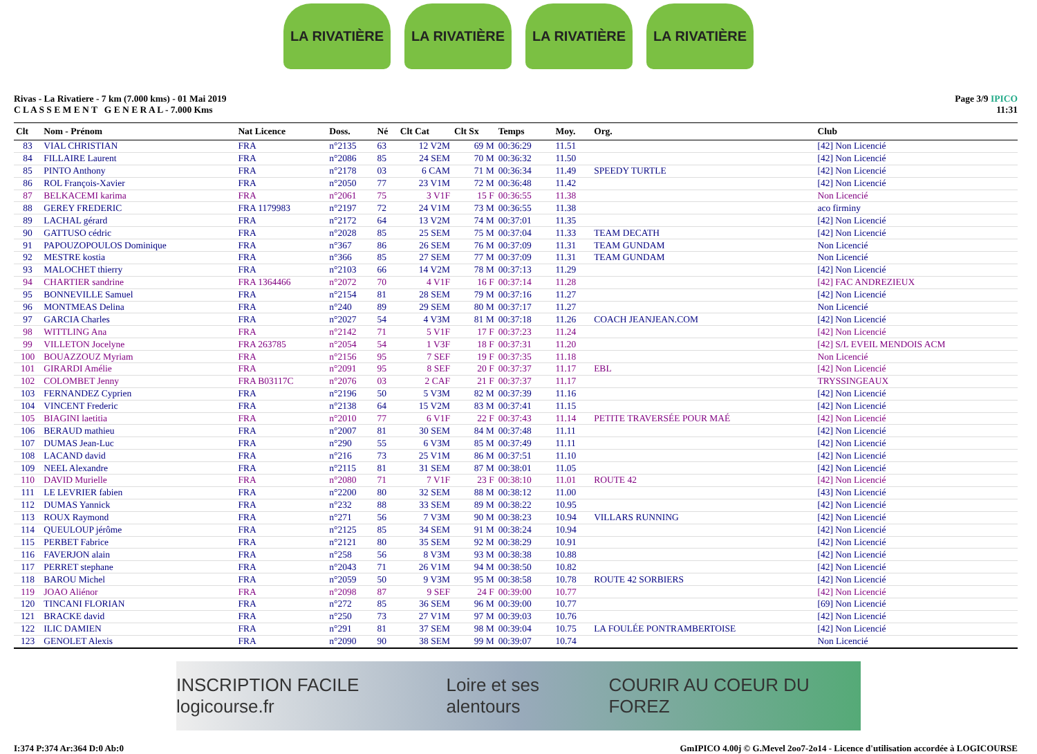LA RIVATIÈRE LA RIVATIÈRE LA RIVATIÈRE LA RIVATIÈRE
Rivas - La Rivatiere - 7 km (7.000 kms) - 01 Mai 2019
C L A S S E M E N T G E N E R A L - 7.000 Kms
Page 3/9 IPICO
11:31
| Clt | Nom - Prénom | Nat Licence | Doss. | Né | Clt Cat | Clt Sx | Temps | Moy. | Org. | Club |
| --- | --- | --- | --- | --- | --- | --- | --- | --- | --- | --- |
| 83 | VIAL CHRISTIAN | FRA | n°2135 | 63 | 12 V2M | 69 M | 00:36:29 | 11.51 | | [42] Non Licencié |
| 84 | FILLAIRE Laurent | FRA | n°2086 | 85 | 24 SEM | 70 M | 00:36:32 | 11.50 | | [42] Non Licencié |
| 85 | PINTO Anthony | FRA | n°2178 | 03 | 6 CAM | 71 M | 00:36:34 | 11.49 | SPEEDY TURTLE | [42] Non Licencié |
| 86 | ROL François-Xavier | FRA | n°2050 | 77 | 23 V1M | 72 M | 00:36:48 | 11.42 | | [42] Non Licencié |
| 87 | BELKACEMI karima | FRA | n°2061 | 75 | 3 V1F | 15 F | 00:36:55 | 11.38 | | Non Licencié |
| 88 | GEREY FREDERIC | FRA 1179983 | n°2197 | 72 | 24 V1M | 73 M | 00:36:55 | 11.38 | | aco firminy |
| 89 | LACHAL gérard | FRA | n°2172 | 64 | 13 V2M | 74 M | 00:37:01 | 11.35 | | [42] Non Licencié |
| 90 | GATTUSO cédric | FRA | n°2028 | 85 | 25 SEM | 75 M | 00:37:04 | 11.33 | TEAM DECATH | [42] Non Licencié |
| 91 | PAPOUZOPOULOS Dominique | FRA | n°367 | 86 | 26 SEM | 76 M | 00:37:09 | 11.31 | TEAM GUNDAM | Non Licencié |
| 92 | MESTRE kostia | FRA | n°366 | 85 | 27 SEM | 77 M | 00:37:09 | 11.31 | TEAM GUNDAM | Non Licencié |
| 93 | MALOCHET thierry | FRA | n°2103 | 66 | 14 V2M | 78 M | 00:37:13 | 11.29 | | [42] Non Licencié |
| 94 | CHARTIER sandrine | FRA 1364466 | n°2072 | 70 | 4 V1F | 16 F | 00:37:14 | 11.28 | | [42] FAC ANDREZIEUX |
| 95 | BONNEVILLE Samuel | FRA | n°2154 | 81 | 28 SEM | 79 M | 00:37:16 | 11.27 | | [42] Non Licencié |
| 96 | MONTMEAS Delina | FRA | n°240 | 89 | 29 SEM | 80 M | 00:37:17 | 11.27 | | Non Licencié |
| 97 | GARCIA Charles | FRA | n°2027 | 54 | 4 V3M | 81 M | 00:37:18 | 11.26 | COACH JEANJEAN.COM | [42] Non Licencié |
| 98 | WITTLING Ana | FRA | n°2142 | 71 | 5 V1F | 17 F | 00:37:23 | 11.24 | | [42] Non Licencié |
| 99 | VILLETON Jocelyne | FRA 263785 | n°2054 | 54 | 1 V3F | 18 F | 00:37:31 | 11.20 | | [42] S/L EVEIL MENDOIS ACM |
| 100 | BOUAZZOUZ Myriam | FRA | n°2156 | 95 | 7 SEF | 19 F | 00:37:35 | 11.18 | | Non Licencié |
| 101 | GIRARDI Amélie | FRA | n°2091 | 95 | 8 SEF | 20 F | 00:37:37 | 11.17 | EBL | [42] Non Licencié |
| 102 | COLOMBET Jenny | FRA B03117C | n°2076 | 03 | 2 CAF | 21 F | 00:37:37 | 11.17 | | TRYSSINGEAUX |
| 103 | FERNANDEZ Cyprien | FRA | n°2196 | 50 | 5 V3M | 82 M | 00:37:39 | 11.16 | | [42] Non Licencié |
| 104 | VINCENT Frederic | FRA | n°2138 | 64 | 15 V2M | 83 M | 00:37:41 | 11.15 | | [42] Non Licencié |
| 105 | BIAGINI laetitia | FRA | n°2010 | 77 | 6 V1F | 22 F | 00:37:43 | 11.14 | PETITE TRAVERSÉE POUR MAÉ | [42] Non Licencié |
| 106 | BERAUD mathieu | FRA | n°2007 | 81 | 30 SEM | 84 M | 00:37:48 | 11.11 | | [42] Non Licencié |
| 107 | DUMAS Jean-Luc | FRA | n°290 | 55 | 6 V3M | 85 M | 00:37:49 | 11.11 | | [42] Non Licencié |
| 108 | LACAND david | FRA | n°216 | 73 | 25 V1M | 86 M | 00:37:51 | 11.10 | | [42] Non Licencié |
| 109 | NEEL Alexandre | FRA | n°2115 | 81 | 31 SEM | 87 M | 00:38:01 | 11.05 | | [42] Non Licencié |
| 110 | DAVID Murielle | FRA | n°2080 | 71 | 7 V1F | 23 F | 00:38:10 | 11.01 | ROUTE 42 | [42] Non Licencié |
| 111 | LE LEVRIER fabien | FRA | n°2200 | 80 | 32 SEM | 88 M | 00:38:12 | 11.00 | | [43] Non Licencié |
| 112 | DUMAS Yannick | FRA | n°232 | 88 | 33 SEM | 89 M | 00:38:22 | 10.95 | | [42] Non Licencié |
| 113 | ROUX Raymond | FRA | n°271 | 56 | 7 V3M | 90 M | 00:38:23 | 10.94 | VILLARS RUNNING | [42] Non Licencié |
| 114 | QUEULOUP jérôme | FRA | n°2125 | 85 | 34 SEM | 91 M | 00:38:24 | 10.94 | | [42] Non Licencié |
| 115 | PERBET Fabrice | FRA | n°2121 | 80 | 35 SEM | 92 M | 00:38:29 | 10.91 | | [42] Non Licencié |
| 116 | FAVERJON alain | FRA | n°258 | 56 | 8 V3M | 93 M | 00:38:38 | 10.88 | | [42] Non Licencié |
| 117 | PERRET stephane | FRA | n°2043 | 71 | 26 V1M | 94 M | 00:38:50 | 10.82 | | [42] Non Licencié |
| 118 | BAROU Michel | FRA | n°2059 | 50 | 9 V3M | 95 M | 00:38:58 | 10.78 | ROUTE 42 SORBIERS | [42] Non Licencié |
| 119 | JOAO Aliénor | FRA | n°2098 | 87 | 9 SEF | 24 F | 00:39:00 | 10.77 | | [42] Non Licencié |
| 120 | TINCANI FLORIAN | FRA | n°272 | 85 | 36 SEM | 96 M | 00:39:00 | 10.77 | | [69] Non Licencié |
| 121 | BRACKE david | FRA | n°250 | 73 | 27 V1M | 97 M | 00:39:03 | 10.76 | | [42] Non Licencié |
| 122 | ILIC DAMIEN | FRA | n°291 | 81 | 37 SEM | 98 M | 00:39:04 | 10.75 | LA FOULÉE PONTRAMBERTOISE | [42] Non Licencié |
| 123 | GENOLET Alexis | FRA | n°2090 | 90 | 38 SEM | 99 M | 00:39:07 | 10.74 | | Non Licencié |
INSCRIPTION FACILE logicourse.fr Loire et ses alentours COURIR AU COEUR DU FOREZ
I:374 P:374 Ar:364 D:0 Ab:0 GmIPICO 4.00j © G.Mevel 2oo7-2o14 - Licence d'utilisation accordée à LOGICOURSE